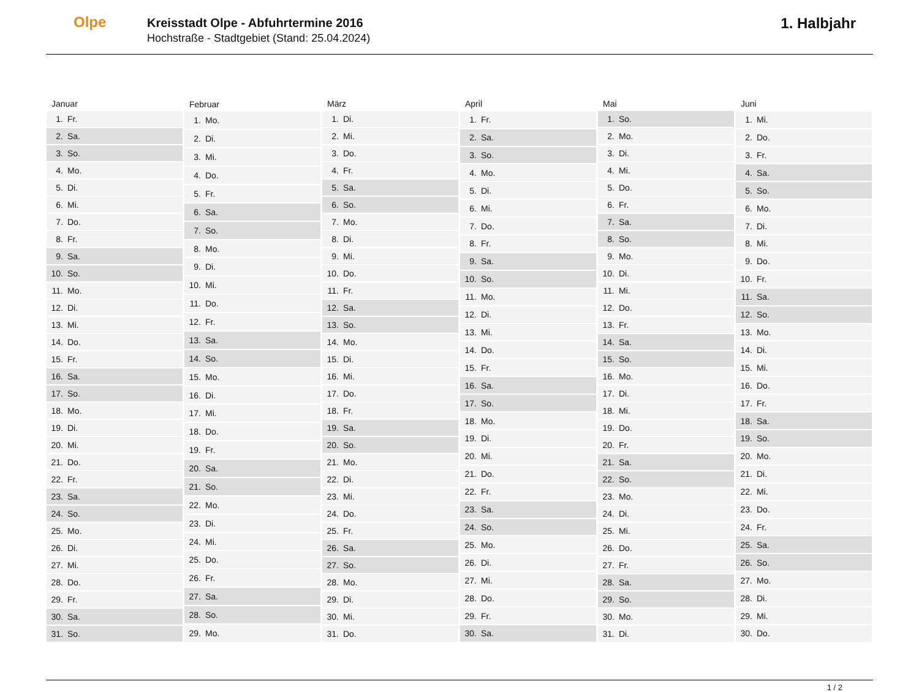Olpe
Kreisstadt Olpe - Abfuhrtermine 2016
Hochstraße - Stadtgebiet (Stand: 25.04.2024)
1. Halbjahr
| Januar | |
| --- | --- |
| 1. | Fr. |
| 2. | Sa. |
| 3. | So. |
| 4. | Mo. |
| 5. | Di. |
| 6. | Mi. |
| 7. | Do. |
| 8. | Fr. |
| 9. | Sa. |
| 10. | So. |
| 11. | Mo. |
| 12. | Di. |
| 13. | Mi. |
| 14. | Do. |
| 15. | Fr. |
| 16. | Sa. |
| 17. | So. |
| 18. | Mo. |
| 19. | Di. |
| 20. | Mi. |
| 21. | Do. |
| 22. | Fr. |
| 23. | Sa. |
| 24. | So. |
| 25. | Mo. |
| 26. | Di. |
| 27. | Mi. |
| 28. | Do. |
| 29. | Fr. |
| 30. | Sa. |
| 31. | So. |
| Februar | |
| --- | --- |
| 1. | Mo. |
| 2. | Di. |
| 3. | Mi. |
| 4. | Do. |
| 5. | Fr. |
| 6. | Sa. |
| 7. | So. |
| 8. | Mo. |
| 9. | Di. |
| 10. | Mi. |
| 11. | Do. |
| 12. | Fr. |
| 13. | Sa. |
| 14. | So. |
| 15. | Mo. |
| 16. | Di. |
| 17. | Mi. |
| 18. | Do. |
| 19. | Fr. |
| 20. | Sa. |
| 21. | So. |
| 22. | Mo. |
| 23. | Di. |
| 24. | Mi. |
| 25. | Do. |
| 26. | Fr. |
| 27. | Sa. |
| 28. | So. |
| 29. | Mo. |
| März | |
| --- | --- |
| 1. | Di. |
| 2. | Mi. |
| 3. | Do. |
| 4. | Fr. |
| 5. | Sa. |
| 6. | So. |
| 7. | Mo. |
| 8. | Di. |
| 9. | Mi. |
| 10. | Do. |
| 11. | Fr. |
| 12. | Sa. |
| 13. | So. |
| 14. | Mo. |
| 15. | Di. |
| 16. | Mi. |
| 17. | Do. |
| 18. | Fr. |
| 19. | Sa. |
| 20. | So. |
| 21. | Mo. |
| 22. | Di. |
| 23. | Mi. |
| 24. | Do. |
| 25. | Fr. |
| 26. | Sa. |
| 27. | So. |
| 28. | Mo. |
| 29. | Di. |
| 30. | Mi. |
| 31. | Do. |
| April | |
| --- | --- |
| 1. | Fr. |
| 2. | Sa. |
| 3. | So. |
| 4. | Mo. |
| 5. | Di. |
| 6. | Mi. |
| 7. | Do. |
| 8. | Fr. |
| 9. | Sa. |
| 10. | So. |
| 11. | Mo. |
| 12. | Di. |
| 13. | Mi. |
| 14. | Do. |
| 15. | Fr. |
| 16. | Sa. |
| 17. | So. |
| 18. | Mo. |
| 19. | Di. |
| 20. | Mi. |
| 21. | Do. |
| 22. | Fr. |
| 23. | Sa. |
| 24. | So. |
| 25. | Mo. |
| 26. | Di. |
| 27. | Mi. |
| 28. | Do. |
| 29. | Fr. |
| 30. | Sa. |
| Mai | |
| --- | --- |
| 1. | So. |
| 2. | Mo. |
| 3. | Di. |
| 4. | Mi. |
| 5. | Do. |
| 6. | Fr. |
| 7. | Sa. |
| 8. | So. |
| 9. | Mo. |
| 10. | Di. |
| 11. | Mi. |
| 12. | Do. |
| 13. | Fr. |
| 14. | Sa. |
| 15. | So. |
| 16. | Mo. |
| 17. | Di. |
| 18. | Mi. |
| 19. | Do. |
| 20. | Fr. |
| 21. | Sa. |
| 22. | So. |
| 23. | Mo. |
| 24. | Di. |
| 25. | Mi. |
| 26. | Do. |
| 27. | Fr. |
| 28. | Sa. |
| 29. | So. |
| 30. | Mo. |
| 31. | Di. |
| Juni | |
| --- | --- |
| 1. | Mi. |
| 2. | Do. |
| 3. | Fr. |
| 4. | Sa. |
| 5. | So. |
| 6. | Mo. |
| 7. | Di. |
| 8. | Mi. |
| 9. | Do. |
| 10. | Fr. |
| 11. | Sa. |
| 12. | So. |
| 13. | Mo. |
| 14. | Di. |
| 15. | Mi. |
| 16. | Do. |
| 17. | Fr. |
| 18. | Sa. |
| 19. | So. |
| 20. | Mo. |
| 21. | Di. |
| 22. | Mi. |
| 23. | Do. |
| 24. | Fr. |
| 25. | Sa. |
| 26. | So. |
| 27. | Mo. |
| 28. | Di. |
| 29. | Mi. |
| 30. | Do. |
1 / 2